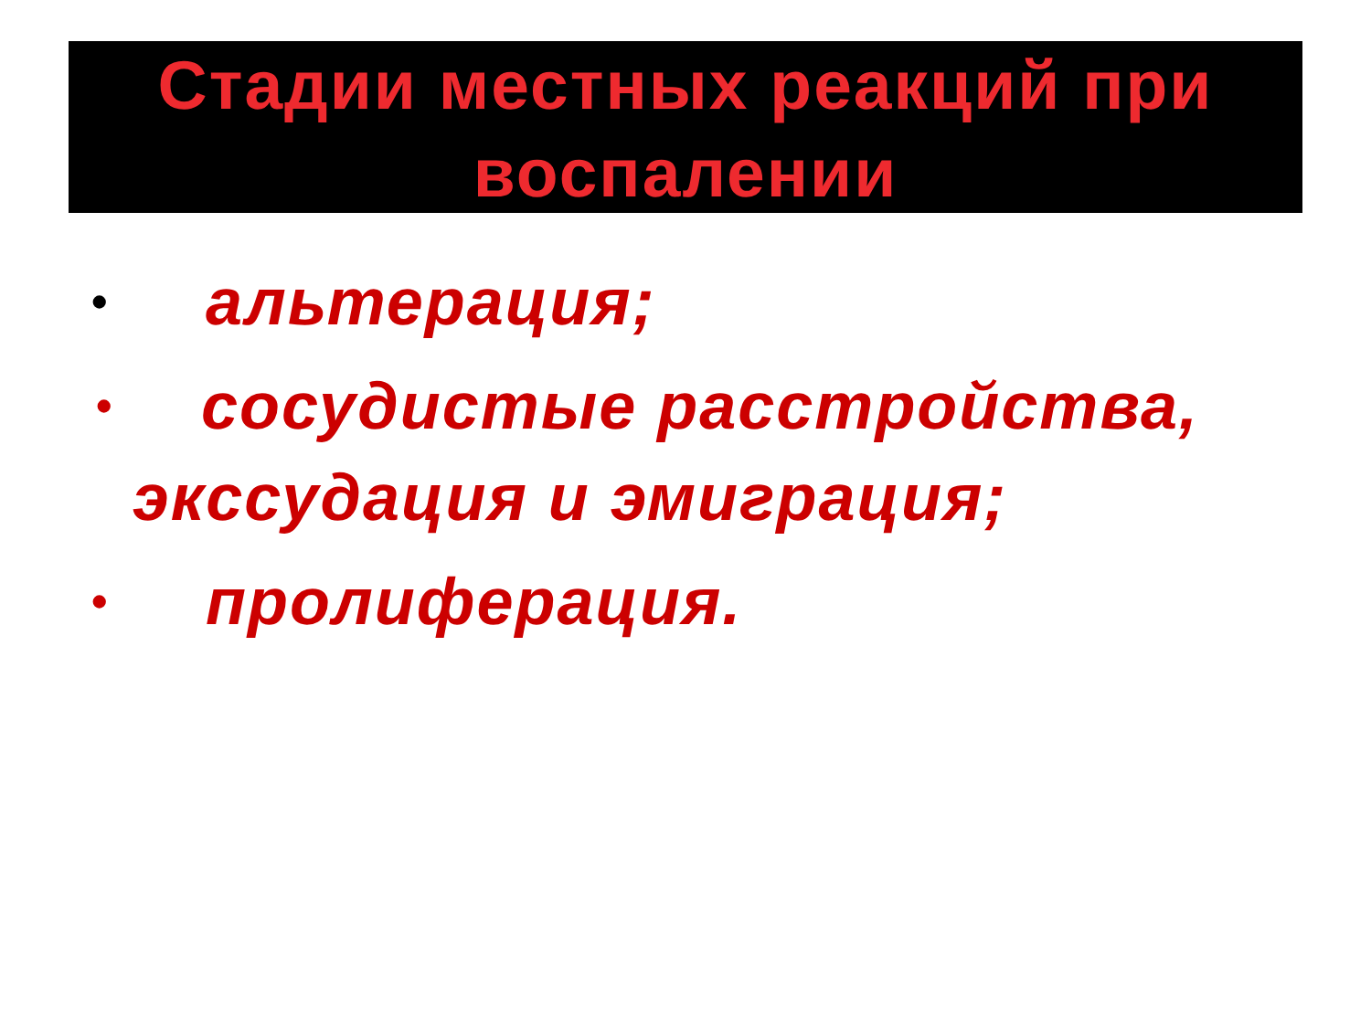Стадии местных реакций при воспалении
• альтерация;
•
сосудистые расстройства, экссудация и эмиграция;
• пролиферация.